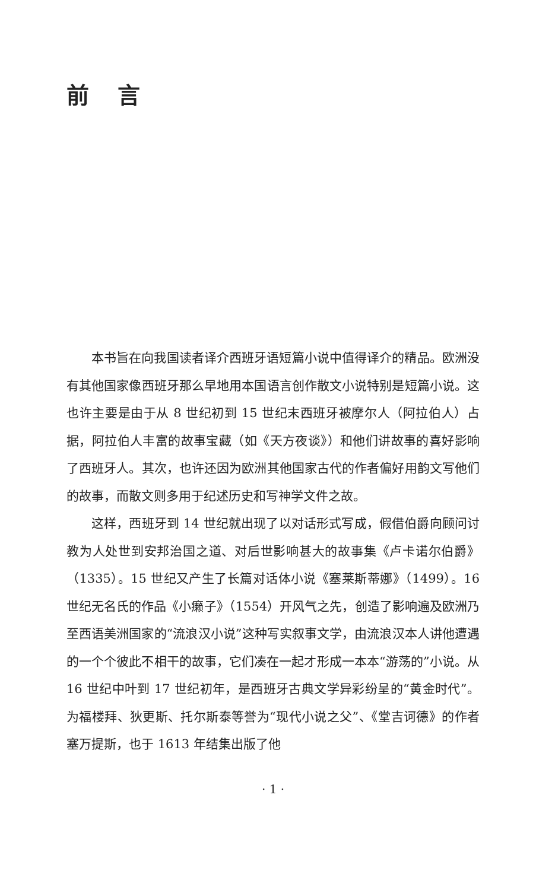前言
本书旨在向我国读者译介西班牙语短篇小说中值得译介的精品。欧洲没有其他国家像西班牙那么早地用本国语言创作散文小说特别是短篇小说。这也许主要是由于从 8 世纪初到 15 世纪末西班牙被摩尔人（阿拉伯人）占据，阿拉伯人丰富的故事宝藏（如《天方夜谈》）和他们讲故事的喜好影响了西班牙人。其次，也许还因为欧洲其他国家古代的作者偏好用韵文写他们的故事，而散文则多用于纪述历史和写神学文件之故。
这样，西班牙到 14 世纪就出现了以对话形式写成，假借伯爵向顾问讨教为人处世到安邦治国之道、对后世影响甚大的故事集《卢卡诺尔伯爵》（1335）。15 世纪又产生了长篇对话体小说《塞莱斯蒂娜》（1499）。16 世纪无名氏的作品《小癞子》（1554）开风气之先，创造了影响遍及欧洲乃至西语美洲国家的“流浪汉小说”这种写实叙事文学，由流浪汉本人讲他遭遇的一个个彼此不相干的故事，它们凑在一起才形成一本本“游荡的”小说。从 16 世纪中叶到 17 世纪初年，是西班牙古典文学异彩纷呈的“黄金时代”。为福楼拜、狄更斯、托尔斯泰等誉为“现代小说之父”、《堂吉诃德》的作者塞万提斯，也于 1613 年结集出版了他
· 1 ·